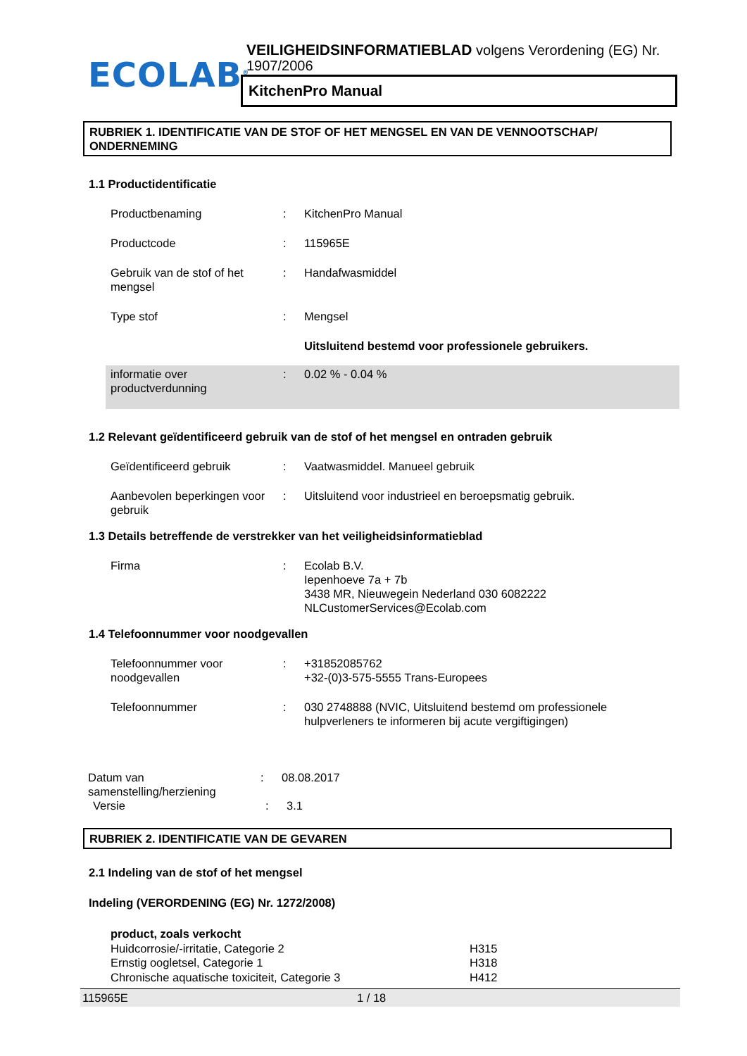ECOLAB<sup>®</sup>
VEILIGHEIDSINFORMATIEBLAD volgens Verordening (EG) Nr. 1907/2006
KitchenPro Manual
RUBRIEK 1. IDENTIFICATIE VAN DE STOF OF HET MENGSEL EN VAN DE VENNOOTSCHAP/ ONDERNEMING
1.1 Productidentificatie
Productbenaming : KitchenPro Manual
Productcode : 115965E
Gebruik van de stof of het mengsel
: Handafwasmiddel
Type stof : Mengsel
Uitsluitend bestemd voor professionele gebruikers.
informatie over productverdunning
: 0.02 % - 0.04 %
1.2 Relevant geïdentificeerd gebruik van de stof of het mengsel en ontraden gebruik
Geïdentificeerd gebruik : Vaatwasmiddel. Manueel gebruik
Aanbevolen beperkingen voor gebruik
: Uitsluitend voor industrieel en beroepsmatig gebruik.
1.3 Details betreffende de verstrekker van het veiligheidsinformatieblad
Firma : Ecolab B.V.
Iepenhoeve 7a + 7b
3438 MR, Nieuwegein Nederland 030 6082222
NLCustomerServices@Ecolab.com
1.4 Telefoonnummer voor noodgevallen
Telefoonnummer voor noodgevallen
: +31852085762
+32-(0)3-575-5555 Trans-Europees
Telefoonnummer : 030 2748888 (NVIC, Uitsluitend bestemd om professionele hulpverleners te informeren bij acute vergiftigingen)
Datum van samenstelling/herziening
: 08.08.2017
Versie : 3.1
RUBRIEK 2. IDENTIFICATIE VAN DE GEVAREN
2.1 Indeling van de stof of het mengsel
Indeling (VERORDENING (EG) Nr. 1272/2008)
product, zoals verkocht
Huidcorrosie/-irritatie, Categorie 2
Ernstig oogletsel, Categorie 1
Chronische aquatische toxiciteit, Categorie 3
H315
H318
H412
115965E 1 / 18